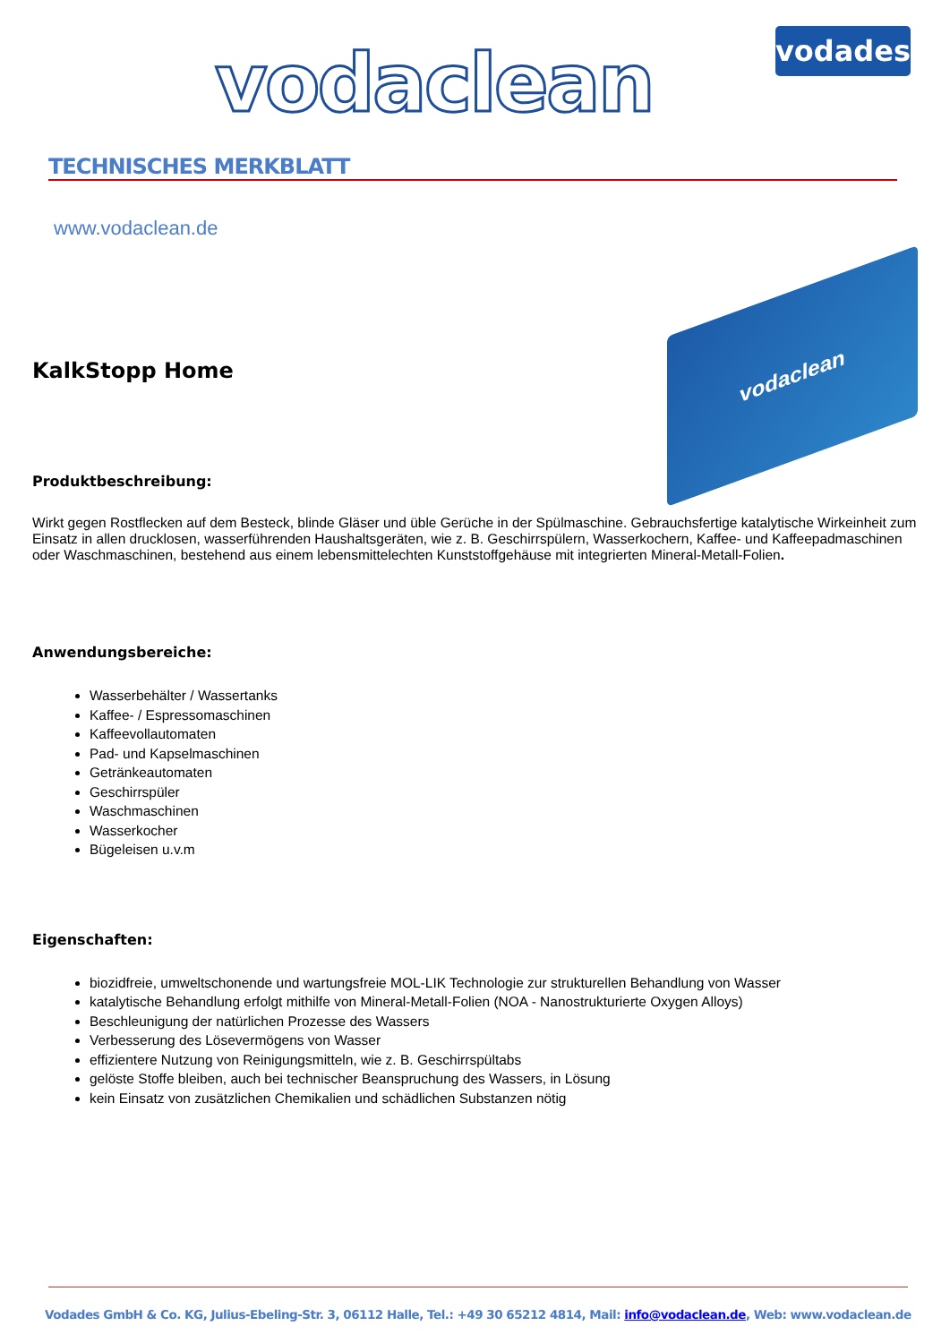vodaclean vodades
TECHNISCHES MERKBLATT
www.vodaclean.de
vodaclean
KalkStopp Home
Produktbeschreibung:
Wirkt gegen Rostflecken auf dem Besteck, blinde Gläser und üble Gerüche in der Spülmaschine. Gebrauchsfertige katalytische Wirkeinheit zum Einsatz in allen drucklosen, wasserführenden Haushaltsgeräten, wie z. B. Geschirrspülern, Wasserkochern, Kaffee- und Kaffeepadmaschinen oder Waschmaschinen, bestehend aus einem lebensmittelechten Kunststoffgehäuse mit integrierten Mineral-Metall-Folien.
Anwendungsbereiche:
Wasserbehälter / Wassertanks
Kaffee- / Espressomaschinen
Kaffeevollautomaten
Pad- und Kapselmaschinen
Getränkeautomaten
Geschirrspüler
Waschmaschinen
Wasserkocher
Bügeleisen u.v.m
Eigenschaften:
biozidfreie, umweltschonende und wartungsfreie MOL-LIK Technologie zur strukturellen Behandlung von Wasser
katalytische Behandlung erfolgt mithilfe von Mineral-Metall-Folien (NOA - Nanostrukturierte Oxygen Alloys)
Beschleunigung der natürlichen Prozesse des Wassers
Verbesserung des Lösevermögens von Wasser
effizientere Nutzung von Reinigungsmitteln, wie z. B. Geschirrspültabs
gelöste Stoffe bleiben, auch bei technischer Beanspruchung des Wassers, in Lösung
kein Einsatz von zusätzlichen Chemikalien und schädlichen Substanzen nötig
Vodades GmbH & Co. KG, Julius-Ebeling-Str. 3, 06112 Halle, Tel.: +49 30 65212 4814, Mail: info@vodaclean.de, Web: www.vodaclean.de